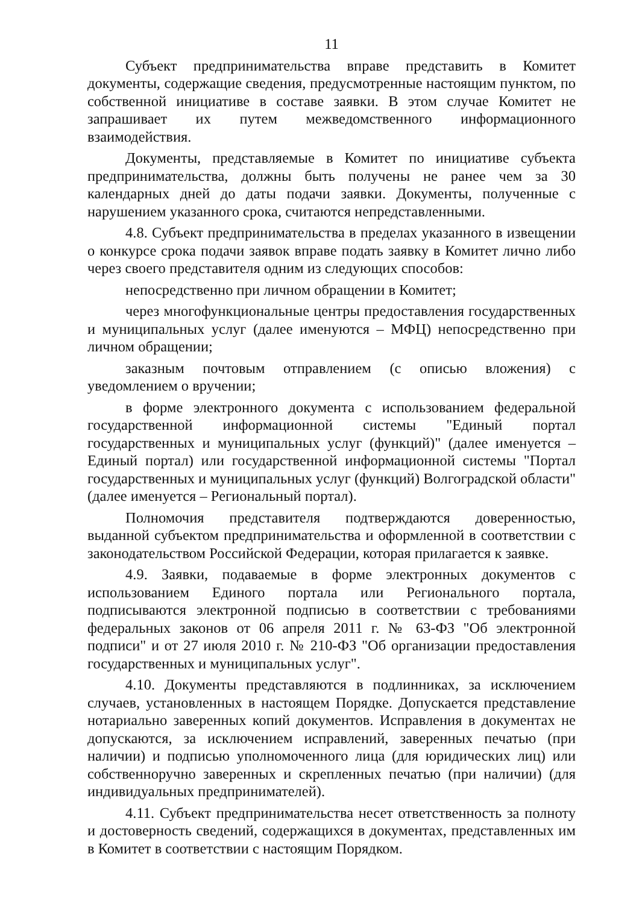11
Субъект предпринимательства вправе представить в Комитет документы, содержащие сведения, предусмотренные настоящим пунктом, по собственной инициативе в составе заявки. В этом случае Комитет не запрашивает их путем межведомственного информационного взаимодействия.
Документы, представляемые в Комитет по инициативе субъекта предпринимательства, должны быть получены не ранее чем за 30 календарных дней до даты подачи заявки. Документы, полученные с нарушением указанного срока, считаются непредставленными.
4.8. Субъект предпринимательства в пределах указанного в извещении о конкурсе срока подачи заявок вправе подать заявку в Комитет лично либо через своего представителя одним из следующих способов:
непосредственно при личном обращении в Комитет;
через многофункциональные центры предоставления государственных и муниципальных услуг (далее именуются – МФЦ) непосредственно при личном обращении;
заказным почтовым отправлением (с описью вложения) с уведомлением о вручении;
в форме электронного документа с использованием федеральной государственной информационной системы "Единый портал государственных и муниципальных услуг (функций)" (далее именуется – Единый портал) или государственной информационной системы "Портал государственных и муниципальных услуг (функций) Волгоградской области" (далее именуется – Региональный портал).
Полномочия представителя подтверждаются доверенностью, выданной субъектом предпринимательства и оформленной в соответствии с законодательством Российской Федерации, которая прилагается к заявке.
4.9. Заявки, подаваемые в форме электронных документов с использованием Единого портала или Регионального портала, подписываются электронной подписью в соответствии с требованиями федеральных законов от 06 апреля 2011 г. № 63-ФЗ "Об электронной подписи" и от 27 июля 2010 г. № 210-ФЗ "Об организации предоставления государственных и муниципальных услуг".
4.10. Документы представляются в подлинниках, за исключением случаев, установленных в настоящем Порядке. Допускается представление нотариально заверенных копий документов. Исправления в документах не допускаются, за исключением исправлений, заверенных печатью (при наличии) и подписью уполномоченного лица (для юридических лиц) или собственноручно заверенных и скрепленных печатью (при наличии) (для индивидуальных предпринимателей).
4.11. Субъект предпринимательства несет ответственность за полноту и достоверность сведений, содержащихся в документах, представленных им в Комитет в соответствии с настоящим Порядком.